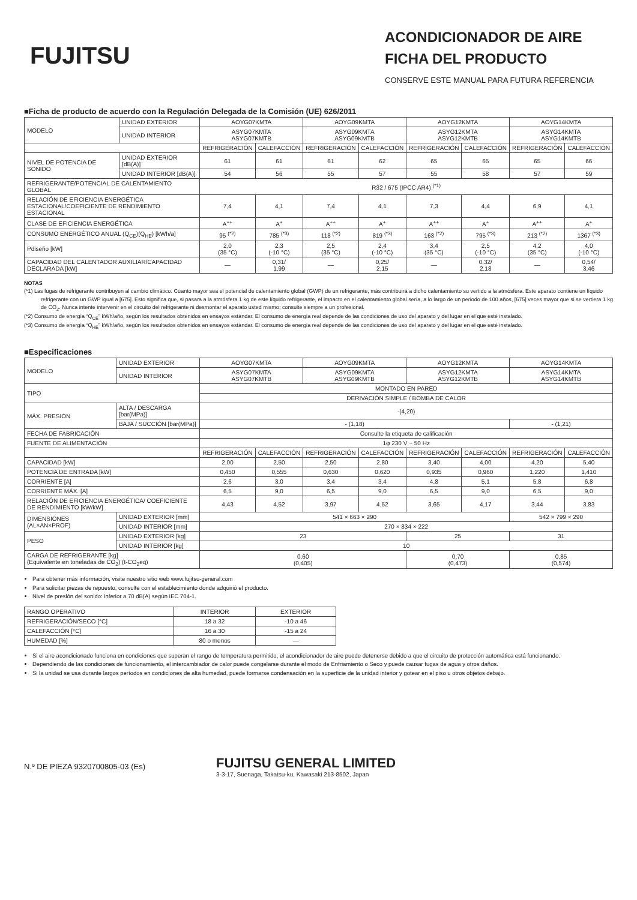FUJITSU
ACONDICIONADOR DE AIRE
FICHA DEL PRODUCTO
CONSERVE ESTE MANUAL PARA FUTURA REFERENCIA
■Ficha de producto de acuerdo con la Regulación Delegada de la Comisión (UE) 626/2011
| MODELO | UNIDAD EXTERIOR | AOYG07KMTA | | AOYG09KMTA | | AOYG12KMTA | | AOYG14KMTA | |
| | UNIDAD INTERIOR | ASYG07KMTA ASYG07KMTB | | ASYG09KMTA ASYG09KMTB | | ASYG12KMTA ASYG12KMTB | | ASYG14KMTA ASYG14KMTB | |
| | | REFRIGERACIÓN | CALEFACCIÓN | REFRIGERACIÓN | CALEFACCIÓN | REFRIGERACIÓN | CALEFACCIÓN | REFRIGERACIÓN | CALEFACCIÓN |
| NIVEL DE POTENCIA DE SONIDO | UNIDAD EXTERIOR [dB(A)] | 61 | 61 | 61 | 62 | 65 | 65 | 65 | 66 |
| | UNIDAD INTERIOR [dB(A)] | 54 | 56 | 55 | 57 | 55 | 58 | 57 | 59 |
| REFRIGERANTE/POTENCIAL DE CALENTAMIENTO GLOBAL | | R32 / 675 (IPCC AR4) <sup>(*1)</sup> | | | | | | | |
| RELACIÓN DE EFICIENCIA ENERGÉTICA ESTACIONAL/COEFICIENTE DE RENDIMIENTO ESTACIONAL | | 7,4 | 4,1 | 7,4 | 4,1 | 7,3 | 4,4 | 6,9 | 4,1 |
| CLASE DE EFICIENCIA ENERGÉTICA | | A<sup>++</sup> | A<sup>+</sup> | A<sup>++</sup> | A<sup>+</sup> | A<sup>++</sup> | A<sup>+</sup> | A<sup>++</sup> | A<sup>+</sup> |
| CONSUMO ENERGÉTICO ANUAL (Q<sub>CE</sub>)(Q<sub>HE</sub>) [kWh/a] | | 95 <sup>(*2)</sup> | 785 <sup>(*3)</sup> | 118 <sup>(*2)</sup> | 819 <sup>(*3)</sup> | 163 <sup>(*2)</sup> | 795 <sup>(*3)</sup> | 213 <sup>(*2)</sup> | 1367 <sup>(*3)</sup> |
| Pdiseño [kW] | | 2,0 (35 °C) | 2,3 (-10 °C) | 2,5 (35 °C) | 2,4 (-10 °C) | 3,4 (35 °C) | 2,5 (-10 °C) | 4,2 (35 °C) | 4,0 (-10 °C) |
| CAPACIDAD DEL CALENTADOR AUXILIAR/CAPACIDAD DECLARADA [kW] | | — | 0,31/ 1,99 | — | 0,25/ 2,15 | — | 0,32/ 2,18 | — | 0,54/ 3,46 |
NOTAS
(*1) Las fugas de refrigerante contribuyen al cambio climático. Cuanto mayor sea el potencial de calentamiento global (GWP) de un refrigerante, más contribuirá a dicho calentamiento su vertido a la atmósfera. Este aparato contiene un líquido refrigerante con un GWP igual a [675]. Esto significa que, si pasara a la atmósfera 1 kg de este líquido refrigerante, el impacto en el calentamiento global sería, a lo largo de un periodo de 100 años, [675] veces mayor que si se vertiera 1 kg de CO<sub>2</sub>. Nunca intente intervenir en el circuito del refrigerante ni desmontar el aparato usted mismo; consulte siempre a un profesional.
(*2) Consumo de energía “Q<sub>CE</sub>” kWh/año, según los resultados obtenidos en ensayos estándar. El consumo de energía real depende de las condiciones de uso del aparato y del lugar en el que esté instalado.
(*3) Consumo de energía “Q<sub>HE</sub>” kWh/año, según los resultados obtenidos en ensayos estándar. El consumo de energía real depende de las condiciones de uso del aparato y del lugar en el que esté instalado.
■Especificaciones
| MODELO | UNIDAD EXTERIOR | AOYG07KMTA | | AOYG09KMTA | | AOYG12KMTA | | AOYG14KMTA | |
| | UNIDAD INTERIOR | ASYG07KMTA ASYG07KMTB | | ASYG09KMTA ASYG09KMTB | | ASYG12KMTA ASYG12KMTB | | ASYG14KMTA ASYG14KMTB | |
| TIPO | | MONTADO EN PARED | | | | | | | |
| | | DERIVACIÓN SIMPLE / BOMBA DE CALOR | | | | | | | |
| MÁX. PRESIÓN | ALTA / DESCARGA [bar(MPa)] | -(4,20) | | | | | | | |
| | BAJA / SUCCIÓN [bar(MPa)] | - (1,18) | | | | | | - (1,21) | |
| FECHA DE FABRICACIÓN | | Consulte la etiqueta de calificación | | | | | | | |
| FUENTE DE ALIMENTACIÓN | | 1φ 230 V ~ 50 Hz | | | | | | | |
| | | REFRIGERACIÓN | CALEFACCIÓN | REFRIGERACIÓN | CALEFACCIÓN | REFRIGERACIÓN | CALEFACCIÓN | REFRIGERACIÓN | CALEFACCIÓN |
| CAPACIDAD [kW] | | 2,00 | 2,50 | 2,50 | 2,80 | 3,40 | 4,00 | 4,20 | 5,40 |
| POTENCIA DE ENTRADA [kW] | | 0,450 | 0,555 | 0,630 | 0,620 | 0,935 | 0,960 | 1,220 | 1,410 |
| CORRIENTE [A] | | 2,6 | 3,0 | 3,4 | 3,4 | 4,8 | 5,1 | 5,8 | 6,8 |
| CORRIENTE MÁX. [A] | | 6,5 | 9,0 | 6,5 | 9,0 | 6,5 | 9,0 | 6,5 | 9,0 |
| RELACIÓN DE EFICIENCIA ENERGÉTICA/ COEFICIENTE DE RENDIMIENTO [kW/kW] | | 4,43 | 4,52 | 3,97 | 4,52 | 3,65 | 4,17 | 3,44 | 3,83 |
| DIMENSIONES (AL×AN×PROF) | UNIDAD EXTERIOR [mm] | 541 × 663 × 290 | | | | | | 542 × 799 × 290 | |
| | UNIDAD INTERIOR [mm] | 270 × 834 × 222 | | | | | | | |
| PESO | UNIDAD EXTERIOR [kg] | 23 | | | | 25 | | 31 | |
| | UNIDAD INTERIOR [kg] | 10 | | | | | | | |
| CARGA DE REFRIGERANTE [kg] (Equivalente en toneladas de CO<sub>2</sub>) (t-CO<sub>2</sub>eq) | | 0,60 (0,405) | | | | 0,70 (0,473) | | 0,85 (0,574) | |
Para obtener más información, visite nuestro sitio web www.fujitsu-general.com
Para solicitar piezas de repuesto, consulte con el establecimiento donde adquirió el producto.
Nivel de presión del sonido: inferior a 70 dB(A) según IEC 704-1.
| RANGO OPERATIVO | INTERIOR | EXTERIOR |
| REFRIGERACIÓN/SECO [°C] | 18 a 32 | -10 a 46 |
| CALEFACCIÓN [°C] | 16 a 30 | -15 a 24 |
| HUMEDAD [%] | 80 o menos | — |
Si el aire acondicionado funciona en condiciones que superan el rango de temperatura permitido, el acondicionador de aire puede detenerse debido a que el circuito de protección automática está funcionando.
Dependiendo de las condiciones de funcionamiento, el intercambiador de calor puede congelarse durante el modo de Enfriamiento o Seco y puede causar fugas de agua y otros daños.
Si la unidad se usa durante largos períodos en condiciones de alta humedad, puede formarse condensación en la superficie de la unidad interior y gotear en el piso u otros objetos debajo.
N.º DE PIEZA 9320700805-03 (Es)
FUJITSU GENERAL LIMITED
3-3-17, Suenaga, Takatsu-ku, Kawasaki 213-8502, Japan